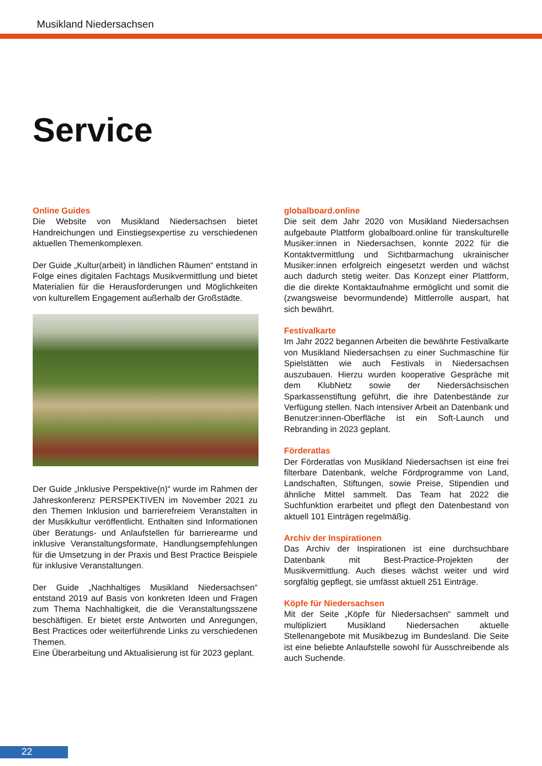Musikland Niedersachsen
Service
Online Guides
Die Website von Musikland Niedersachsen bietet Handreichungen und Einstiegsexpertise zu verschiedenen aktuellen Themenkomplexen.
Der Guide „Kultur(arbeit) in ländlichen Räumen“ entstand in Folge eines digitalen Fachtags Musikvermittlung und bietet Materialien für die Herausforderungen und Möglichkeiten von kulturellem Engagement außerhalb der Großstädte.
Der Guide „Inklusive Perspektive(n)“ wurde im Rahmen der Jahreskonferenz PERSPEKTIVEN im November 2021 zu den Themen Inklusion und barrierefreiem Veranstalten in der Musikkultur veröffentlicht. Enthalten sind Informationen über Beratungs- und Anlaufstellen für barrierearme und inklusive Veranstaltungsformate, Handlungsempfehlungen für die Umsetzung in der Praxis und Best Practice Beispiele für inklusive Veranstaltungen.
Der Guide „Nachhaltiges Musikland Niedersachsen“ entstand 2019 auf Basis von konkreten Ideen und Fragen zum Thema Nachhaltigkeit, die die Veranstaltungsszene beschäftigen. Er bietet erste Antworten und Anregungen, Best Practices oder weiterführende Links zu verschiedenen Themen.
Eine Überarbeitung und Aktualisierung ist für 2023 geplant.
globalboard.online
Die seit dem Jahr 2020 von Musikland Niedersachsen aufgebaute Plattform globalboard.online für transkulturelle Musiker:innen in Niedersachsen, konnte 2022 für die Kontaktvermittlung und Sichtbarmachung ukrainischer Musiker:innen erfolgreich eingesetzt werden und wächst auch dadurch stetig weiter. Das Konzept einer Plattform, die die direkte Kontaktaufnahme ermöglicht und somit die (zwangsweise bevormundende) Mittlerrolle auspart, hat sich bewährt.
Festivalkarte
Im Jahr 2022 begannen Arbeiten die bewährte Festivalkarte von Musikland Niedersachsen zu einer Suchmaschine für Spielstätten wie auch Festivals in Niedersachsen auszubauen. Hierzu wurden kooperative Gespräche mit dem KlubNetz sowie der Niedersächsischen Sparkassenstiftung geführt, die ihre Datenbestände zur Verfügung stellen. Nach intensiver Arbeit an Datenbank und Benutzer:innen-Oberfläche ist ein Soft-Launch und Rebranding in 2023 geplant.
Förderatlas
Der Förderatlas von Musikland Niedersachsen ist eine frei filterbare Datenbank, welche Fördprogramme von Land, Landschaften, Stiftungen, sowie Preise, Stipendien und ähnliche Mittel sammelt. Das Team hat 2022 die Suchfunktion erarbeitet und pflegt den Datenbestand von aktuell 101 Einträgen regelmäßig.
Archiv der Inspirationen
Das Archiv der Inspirationen ist eine durchsuchbare Datenbank mit Best-Practice-Projekten der Musikvermittlung. Auch dieses wächst weiter und wird sorgfältig gepflegt, sie umfässt aktuell 251 Einträge.
Köpfe für Niedersachsen
Mit der Seite „Köpfe für Niedersachsen“ sammelt und multipliziert Musikland Niedersachen aktuelle Stellenangebote mit Musikbezug im Bundesland. Die Seite ist eine beliebte Anlaufstelle sowohl für Ausschreibende als auch Suchende.
22